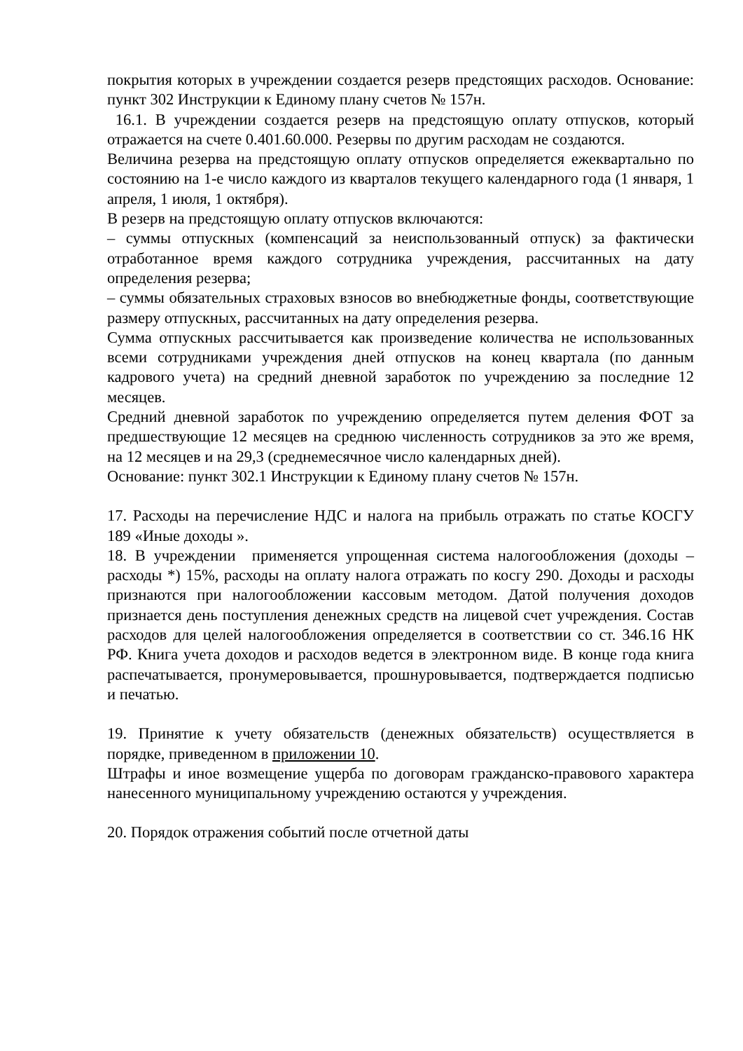покрытия которых в учреждении создается резерв предстоящих расходов. Основание: пункт 302 Инструкции к Единому плану счетов № 157н.
16.1. В учреждении создается резерв на предстоящую оплату отпусков, который отражается на счете 0.401.60.000. Резервы по другим расходам не создаются.
Величина резерва на предстоящую оплату отпусков определяется ежеквартально по состоянию на 1-е число каждого из кварталов текущего календарного года (1 января, 1 апреля, 1 июля, 1 октября).
В резерв на предстоящую оплату отпусков включаются:
– суммы отпускных (компенсаций за неиспользованный отпуск) за фактически отработанное время каждого сотрудника учреждения, рассчитанных на дату определения резерва;
– суммы обязательных страховых взносов во внебюджетные фонды, соответствующие размеру отпускных, рассчитанных на дату определения резерва.
Сумма отпускных рассчитывается как произведение количества не использованных всеми сотрудниками учреждения дней отпусков на конец квартала (по данным кадрового учета) на средний дневной заработок по учреждению за последние 12 месяцев.
Средний дневной заработок по учреждению определяется путем деления ФОТ за предшествующие 12 месяцев на среднюю численность сотрудников за это же время, на 12 месяцев и на 29,3 (среднемесячное число календарных дней).
Основание: пункт 302.1 Инструкции к Единому плану счетов № 157н.
17. Расходы на перечисление НДС и налога на прибыль отражать по статье КОСГУ 189 «Иные доходы ».
18. В учреждении применяется упрощенная система налогообложения (доходы – расходы *) 15%, расходы на оплату налога отражать по косгу 290. Доходы и расходы признаются при налогообложении кассовым методом. Датой получения доходов признается день поступления денежных средств на лицевой счет учреждения. Состав расходов для целей налогообложения определяется в соответствии со ст. 346.16 НК РФ. Книга учета доходов и расходов ведется в электронном виде. В конце года книга распечатывается, пронумеровывается, прошнуровывается, подтверждается подписью и печатью.
19. Принятие к учету обязательств (денежных обязательств) осуществляется в порядке, приведенном в приложении 10.
Штрафы и иное возмещение ущерба по договорам гражданско-правового характера нанесенного муниципальному учреждению остаются у учреждения.
20. Порядок отражения событий после отчетной даты